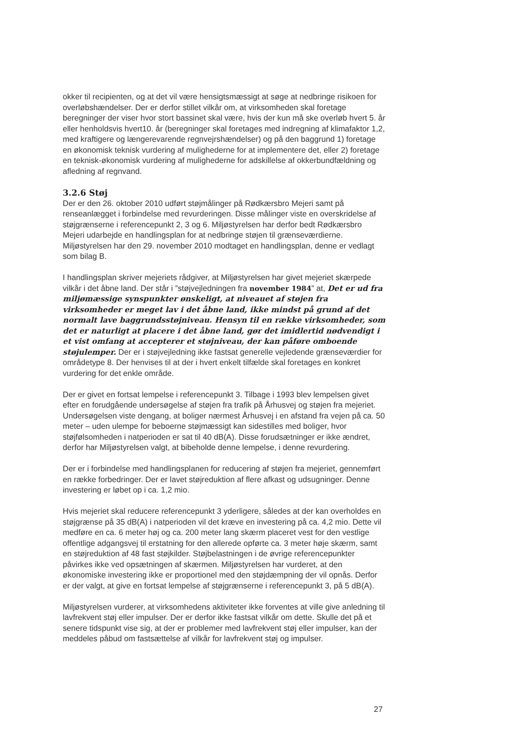okker til recipienten, og at det vil være hensigtsmæssigt at søge at nedbringe risikoen for overløbshændelser. Der er derfor stillet vilkår om, at virksomheden skal foretage beregninger der viser hvor stort bassinet skal være, hvis der kun må ske overløb hvert 5. år eller henholdsvis hvert10. år (beregninger skal foretages med indregning af klimafaktor 1,2, med kraftigere og længerevarende regnvejrshændelser) og på den baggrund 1) foretage en økonomisk teknisk vurdering af mulighederne for at implementere det, eller 2) foretage en teknisk-økonomisk vurdering af mulighederne for adskillelse af okkerbundfældning og afledning af regnvand.
3.2.6 Støj
Der er den 26. oktober 2010 udført støjmålinger på Rødkærsbro Mejeri samt på renseanlægget i forbindelse med revurderingen. Disse målinger viste en overskridelse af støjgrænserne i referencepunkt 2, 3 og 6. Miljøstyrelsen har derfor bedt Rødkærsbro Mejeri udarbejde en handlingsplan for at nedbringe støjen til grænseværdierne. Miljøstyrelsen har den 29. november 2010 modtaget en handlingsplan, denne er vedlagt som bilag B.
I handlingsplan skriver mejeriets rådgiver, at Miljøstyrelsen har givet mejeriet skærpede vilkår i det åbne land. Der står i ”støjvejledningen fra november 1984” at, Det er ud fra miljømæssige synspunkter ønskeligt, at niveauet af støjen fra virksomheder er meget lav i det åbne land, ikke mindst på grund af det normalt lave baggrundsstøjniveau. Hensyn til en række virksomheder, som det er naturligt at placere i det åbne land, gør det imidlertid nødvendigt i et vist omfang at accepterer et støjniveau, der kan påføre omboende støjulemper. Der er i støjvejledning ikke fastsat generelle vejledende grænseværdier for områdetype 8. Der henvises til at der i hvert enkelt tilfælde skal foretages en konkret vurdering for det enkle område.
Der er givet en fortsat lempelse i referencepunkt 3. Tilbage i 1993 blev lempelsen givet efter en forudgående undersøgelse af støjen fra trafik på Århusvej og støjen fra mejeriet. Undersøgelsen viste dengang, at boliger nærmest Århusvej i en afstand fra vejen på ca. 50 meter – uden ulempe for beboerne støjmæssigt kan sidestilles med boliger, hvor støjfølsomheden i natperioden er sat til 40 dB(A). Disse forudsætninger er ikke ændret, derfor har Miljøstyrelsen valgt, at bibeholde denne lempelse, i denne revurdering.
Der er i forbindelse med handlingsplanen for reducering af støjen fra mejeriet, gennemført en række forbedringer. Der er lavet støjreduktion af flere afkast og udsugninger. Denne investering er løbet op i ca. 1,2 mio.
Hvis mejeriet skal reducere referencepunkt 3 yderligere, således at der kan overholdes en støjgrænse på 35 dB(A) i natperioden vil det kræve en investering på ca. 4,2 mio. Dette vil medføre en ca. 6 meter høj og ca. 200 meter lang skærm placeret vest for den vestlige offentlige adgangsvej til erstatning for den allerede opførte ca. 3 meter høje skærm, samt en støjreduktion af 48 fast støjkilder. Støjbelastningen i de øvrige referencepunkter påvirkes ikke ved opsætningen af skærmen. Miljøstyrelsen har vurderet, at den økonomiske investering ikke er proportionel med den støjdæmpning der vil opnås. Derfor er der valgt, at give en fortsat lempelse af støjgrænserne i referencepunkt 3, på 5 dB(A).
Miljøstyrelsen vurderer, at virksomhedens aktiviteter ikke forventes at ville give anledning til lavfrekvent støj eller impulser. Der er derfor ikke fastsat vilkår om dette. Skulle det på et senere tidspunkt vise sig, at der er problemer med lavfrekvent støj eller impulser, kan der meddeles påbud om fastsættelse af vilkår for lavfrekvent støj og impulser.
27